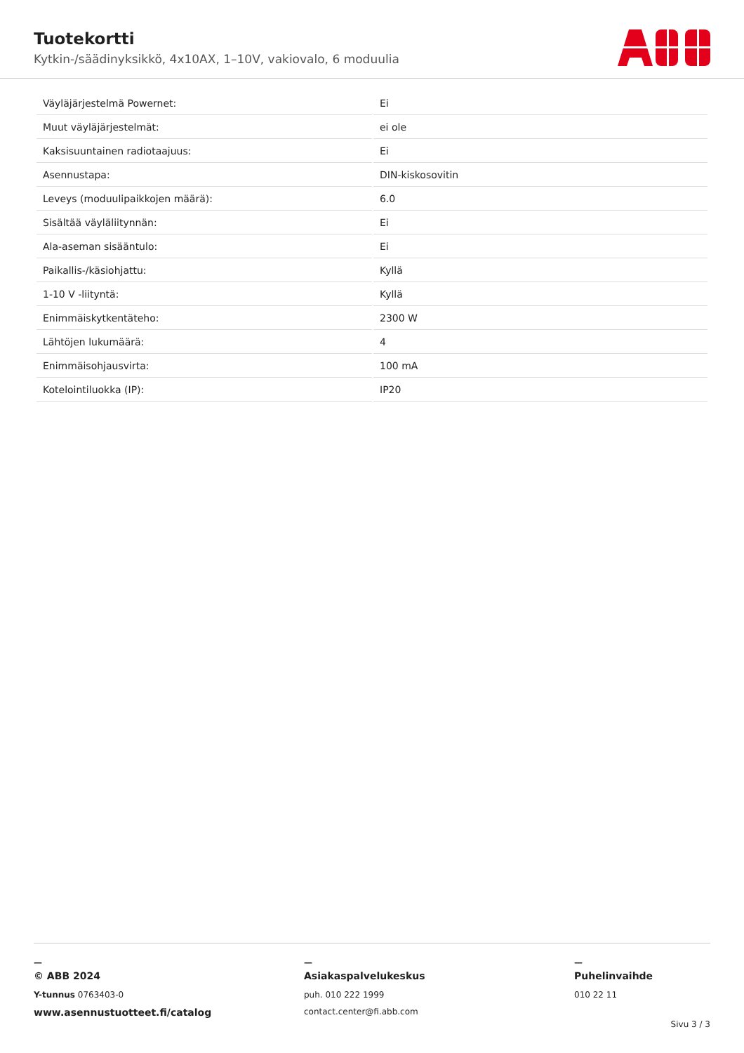Tuotekortti
Kytkin-/säädinyksikkö, 4x10AX, 1–10V, vakiovalo, 6 moduulia
| Väyläjärjestelmä Powernet: | Ei |
| Muut väyläjärjestelmät: | ei ole |
| Kaksisuuntainen radiotaajuus: | Ei |
| Asennustapa: | DIN-kiskosovitin |
| Leveys (moduulipaikkojen määrä): | 6.0 |
| Sisältää väyläliitynnän: | Ei |
| Ala-aseman sisääntulo: | Ei |
| Paikallis-/käsiohjattu: | Kyllä |
| 1-10 V -liityntä: | Kyllä |
| Enimmäiskytkentäteho: | 2300 W |
| Lähtöjen lukumäärä: | 4 |
| Enimmäisohjausvirta: | 100 mA |
| Kotelointiluokka (IP): | IP20 |
—
© ABB 2024
Y-tunnus 0763403-0
www.asennustuotteet.fi/catalog
—
Asiakaspalvelukeskus
puh. 010 222 1999
contact.center@fi.abb.com
—
Puhelinvaihde
010 22 11
Sivu 3 / 3